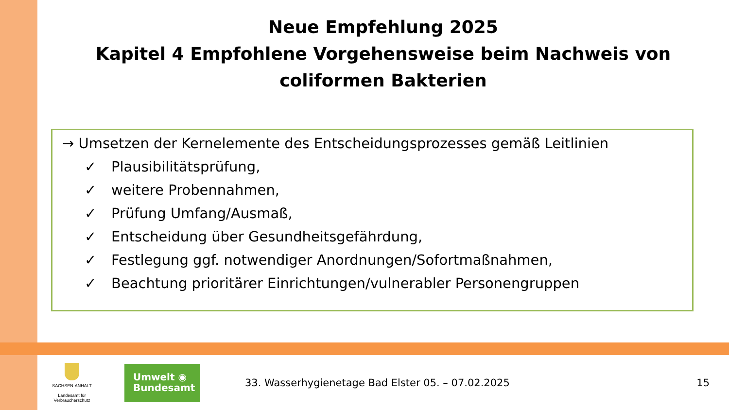Neue Empfehlung 2025
Kapitel 4 Empfohlene Vorgehensweise beim Nachweis von
coliformen Bakterien
→ Umsetzen der Kernelemente des Entscheidungsprozesses gemäß Leitlinien
✓ Plausibilitätsprüfung,
✓ weitere Probennahmen,
✓ Prüfung Umfang/Ausmaß,
✓ Entscheidung über Gesundheitsgefährdung,
✓ Festlegung ggf. notwendiger Anordnungen/Sofortmaßnahmen,
✓ Beachtung prioritärer Einrichtungen/vulnerabler Personengruppen
SACHSEN-ANHALT
Landesamt für
Verbraucherschutz
Umwelt ◉
Bundesamt
33. Wasserhygienetage Bad Elster 05. – 07.02.2025
15